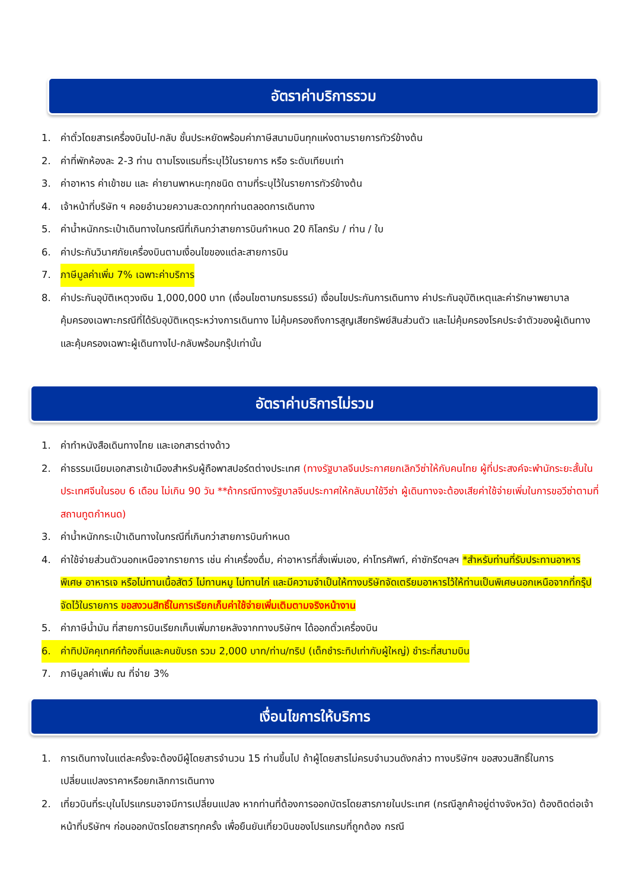อัตราค่าบริการรวม
1. ค่าตั๋วโดยสารเครื่องบินไป-กลับ ชั้นประหยัดพร้อมค่าภาษีสนามบินทุกแห่งตามรายการทัวร์ข้างต้น
2. ค่าที่พักห้องละ 2-3 ท่าน ตามโรงแรมที่ระบุไว้ในรายการ หรือ ระดับเทียบเท่า
3. ค่าอาหาร ค่าเข้าชม และ ค่ายานพาหนะทุกชนิด ตามที่ระบุไว้ในรายการทัวร์ข้างต้น
4. เจ้าหน้าที่บริษัท ฯ คอยอำนวยความสะดวกทุกท่านตลอดการเดินทาง
5. ค่าน้ำหนักกระเป๋าเดินทางในกรณีที่เกินกว่าสายการบินกำหนด 20 กิโลกรัม / ท่าน / ใบ
6. ค่าประกันวินาศภัยเครื่องบินตามเงื่อนไขของแต่ละสายการบิน
7. ภาษีมูลค่าเพิ่ม 7% เฉพาะค่าบริการ
8. ค่าประกันอุบัติเหตุวงเงิน 1,000,000 บาท (เงื่อนไขตามกรมธรรม์) เงื่อนไขประกันการเดินทาง ค่าประกันอุบัติเหตุและค่ารักษาพยาบาลคุ้มครองเฉพาะกรณีที่ได้รับอุบัติเหตุระหว่างการเดินทาง ไม่คุ้มครองถึงการสูญเสียทรัพย์สินส่วนตัว และไม่คุ้มครองโรคประจำตัวของผู้เดินทางและคุ้มครองเฉพาะผู้เดินทางไป-กลับพร้อมกรุ๊ปเท่านั้น
อัตราค่าบริการไม่รวม
1. ค่าทำหนังสือเดินทางไทย และเอกสารต่างด้าว
2. ค่าธรรมเนียมเอกสารเข้าเมืองสำหรับผู้ถือพาสปอร์ตต่างประเทศ (ทางรัฐบาลจีนประกาศยกเลิกวีซ่าให้กับคนไทย ผู้ที่ประสงค์จะพำนักระยะสั้นใน ประเทศจีนในรอบ 6 เดือน ไม่เกิน 90 วัน **ถ้ากรณีทางรัฐบาลจีนประกาศให้กลับมาใช้วีซ่า ผู้เดินทางจะต้องเสียค่าใช้จ่ายเพิ่มในการขอวีซ่าตามที่ สถานทูตกำหนด)
3. ค่าน้ำหนักกระเป๋าเดินทางในกรณีที่เกินกว่าสายการบินกำหนด
4. ค่าใช้จ่ายส่วนตัวนอกเหนือจากรายการ เช่น ค่าเครื่องดื่ม, ค่าอาหารที่สั่งเพิ่มเอง, ค่าโทรศัพท์, ค่าซักรีดฯลฯ *สำหรับท่านที่รับประทานอาหารพิเศษ อาหารเจ หรือไม่ทานเนื้อสัตว์ ไม่ทานหมู ไม่ทานไก่ และมีความจำเป็นให้ทางบริษัทจัดเตรียมอาหารไว้ให้ท่านเป็นพิเศษนอกเหนือจากที่กรุ๊ปจัดไว้ในรายการ ขอสงวนสิทธิ์ในการเรียกเก็บค่าใช้จ่ายเพิ่มเติมตามจริงหน้างาน
5. ค่าภาษีน้ำมัน ที่สายการบินเรียกเก็บเพิ่มภายหลังจากทางบริษัทฯ ได้ออกตั๋วเครื่องบิน
6. ค่าทิปมัคคุเทศก์ท้องถิ่นและคนขับรถ รวม 2,000 บาท/ท่าน/ทริป (เด็กชำระทิปเท่ากับผู้ใหญ่) ชำระที่สนามบิน
7. ภาษีมูลค่าเพิ่ม ณ ที่จ่าย 3%
เงื่อนไขการให้บริการ
1. การเดินทางในแต่ละครั้งจะต้องมีผู้โดยสารจำนวน 15 ท่านขึ้นไป ถ้าผู้โดยสารไม่ครบจำนวนดังกล่าว ทางบริษัทฯ ขอสงวนสิทธิ์ในการเปลี่ยนแปลงราคาหรือยกเลิกการเดินทาง
2. เที่ยวบินที่ระบุในโปรแกรมอาจมีการเปลี่ยนแปลง หากท่านที่ต้องการออกบัตรโดยสารภายในประเทศ (กรณีลูกค้าอยู่ต่างจังหวัด) ต้องติดต่อเจ้าหน้าที่บริษัทฯ ก่อนออกบัตรโดยสารทุกครั้ง เพื่อยืนยันเที่ยวบินของโปรแกรมที่ถูกต้อง กรณี